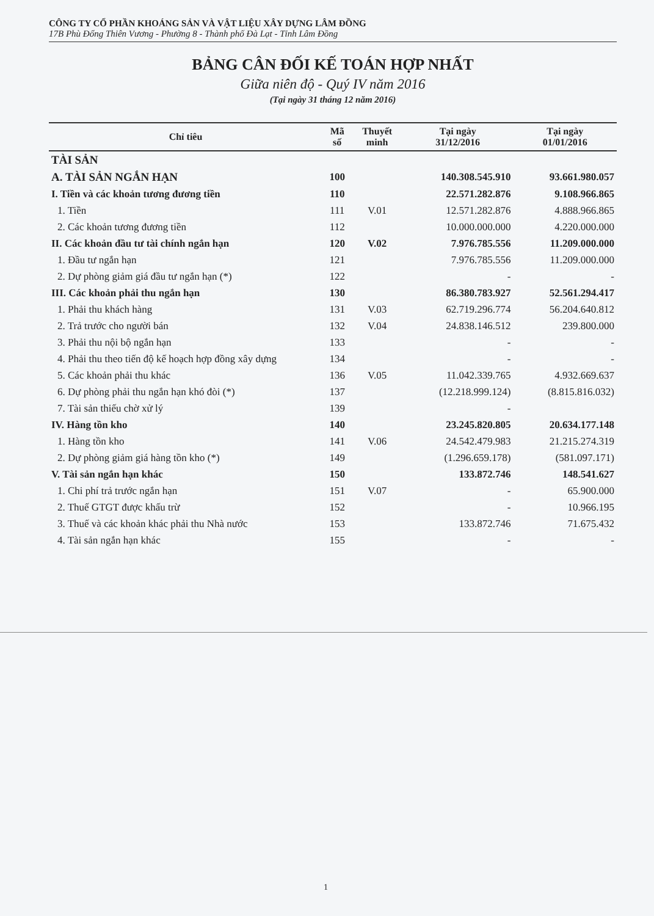CÔNG TY CỔ PHẦN KHOÁNG SẢN VÀ VẬT LIỆU XÂY DỰNG LÂM ĐỒNG
17B Phù Đổng Thiên Vương - Phường 8 - Thành phố Đà Lạt - Tỉnh Lâm Đồng
BẢNG CÂN ĐỐI KẾ TOÁN HỢP NHẤT
Giữa niên độ - Quý IV năm 2016
(Tại ngày 31 tháng 12 năm 2016)
| Chỉ tiêu | Mã số | Thuyết minh | Tại ngày 31/12/2016 | Tại ngày 01/01/2016 |
| --- | --- | --- | --- | --- |
| TÀI SẢN | | | | |
| A. TÀI SẢN NGẮN HẠN | 100 | | 140.308.545.910 | 93.661.980.057 |
| I. Tiền và các khoản tương đương tiền | 110 | | 22.571.282.876 | 9.108.966.865 |
| 1. Tiền | 111 | V.01 | 12.571.282.876 | 4.888.966.865 |
| 2. Các khoản tương đương tiền | 112 | | 10.000.000.000 | 4.220.000.000 |
| II. Các khoản đầu tư tài chính ngắn hạn | 120 | V.02 | 7.976.785.556 | 11.209.000.000 |
| 1. Đầu tư ngắn hạn | 121 | | 7.976.785.556 | 11.209.000.000 |
| 2. Dự phòng giảm giá đầu tư ngắn hạn (*) | 122 | | - | - |
| III. Các khoản phải thu ngắn hạn | 130 | | 86.380.783.927 | 52.561.294.417 |
| 1. Phải thu khách hàng | 131 | V.03 | 62.719.296.774 | 56.204.640.812 |
| 2. Trả trước cho người bán | 132 | V.04 | 24.838.146.512 | 239.800.000 |
| 3. Phải thu nội bộ ngắn hạn | 133 | | - | - |
| 4. Phải thu theo tiến độ kế hoạch hợp đồng xây dựng | 134 | | - | - |
| 5. Các khoản phải thu khác | 136 | V.05 | 11.042.339.765 | 4.932.669.637 |
| 6. Dự phòng phải thu ngắn hạn khó đòi (*) | 137 | | (12.218.999.124) | (8.815.816.032) |
| 7. Tài sản thiếu chờ xử lý | 139 | | - | |
| IV. Hàng tồn kho | 140 | | 23.245.820.805 | 20.634.177.148 |
| 1. Hàng tồn kho | 141 | V.06 | 24.542.479.983 | 21.215.274.319 |
| 2. Dự phòng giảm giá hàng tồn kho (*) | 149 | | (1.296.659.178) | (581.097.171) |
| V. Tài sản ngắn hạn khác | 150 | | 133.872.746 | 148.541.627 |
| 1. Chi phí trả trước ngắn hạn | 151 | V.07 | - | 65.900.000 |
| 2. Thuế GTGT được khấu trừ | 152 | | - | 10.966.195 |
| 3. Thuế và các khoản khác phải thu Nhà nước | 153 | | 133.872.746 | 71.675.432 |
| 4. Tài sản ngắn hạn khác | 155 | | - | - |
1